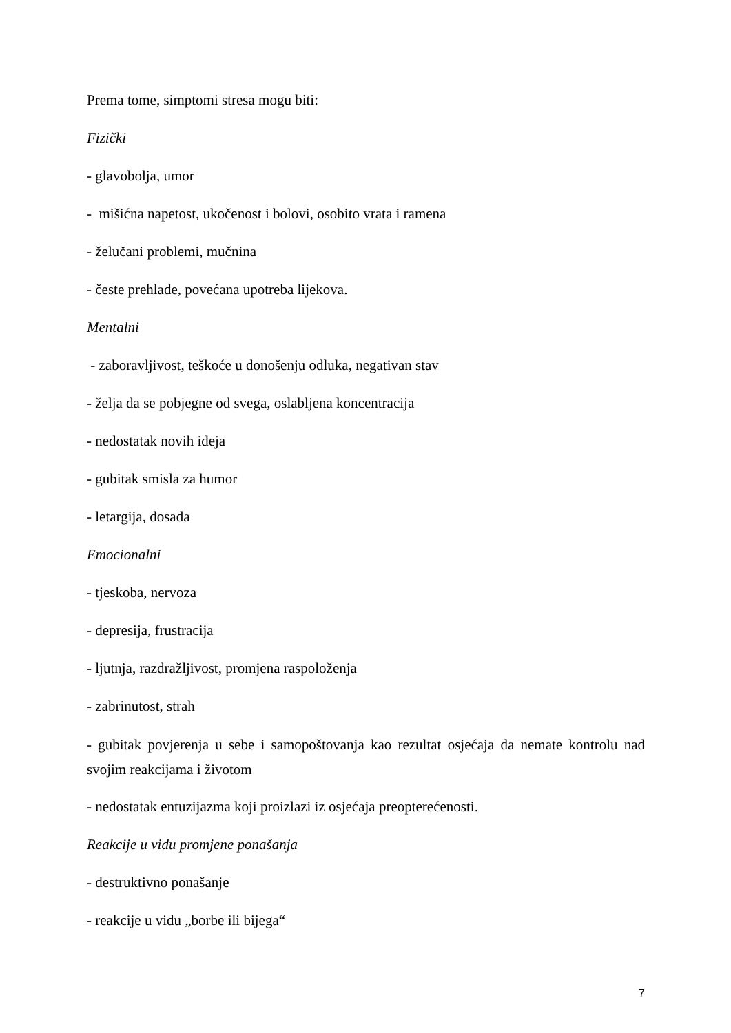Prema tome, simptomi stresa mogu biti:
Fizički
- glavobolja, umor
- mišićna napetost, ukočenost i bolovi, osobito vrata i ramena
- želučani problemi, mučnina
- česte prehlade, povećana upotreba lijekova.
Mentalni
- zaboravljivost, teškoće u donošenju odluka, negativan stav
- želja da se pobjegne od svega, oslabljena koncentracija
- nedostatak novih ideja
- gubitak smisla za humor
- letargija, dosada
Emocionalni
- tjeskoba, nervoza
- depresija, frustracija
- ljutnja, razdražljivost, promjena raspoloženja
- zabrinutost, strah
- gubitak povjerenja u sebe i samopoštovanja kao rezultat osjećaja da nemate kontrolu nad svojim reakcijama i životom
- nedostatak entuzijazma koji proizlazi iz osjećaja preopterećenosti.
Reakcije u vidu promjene ponašanja
- destruktivno ponašanje
- reakcije u vidu „borbe ili bijega“
7